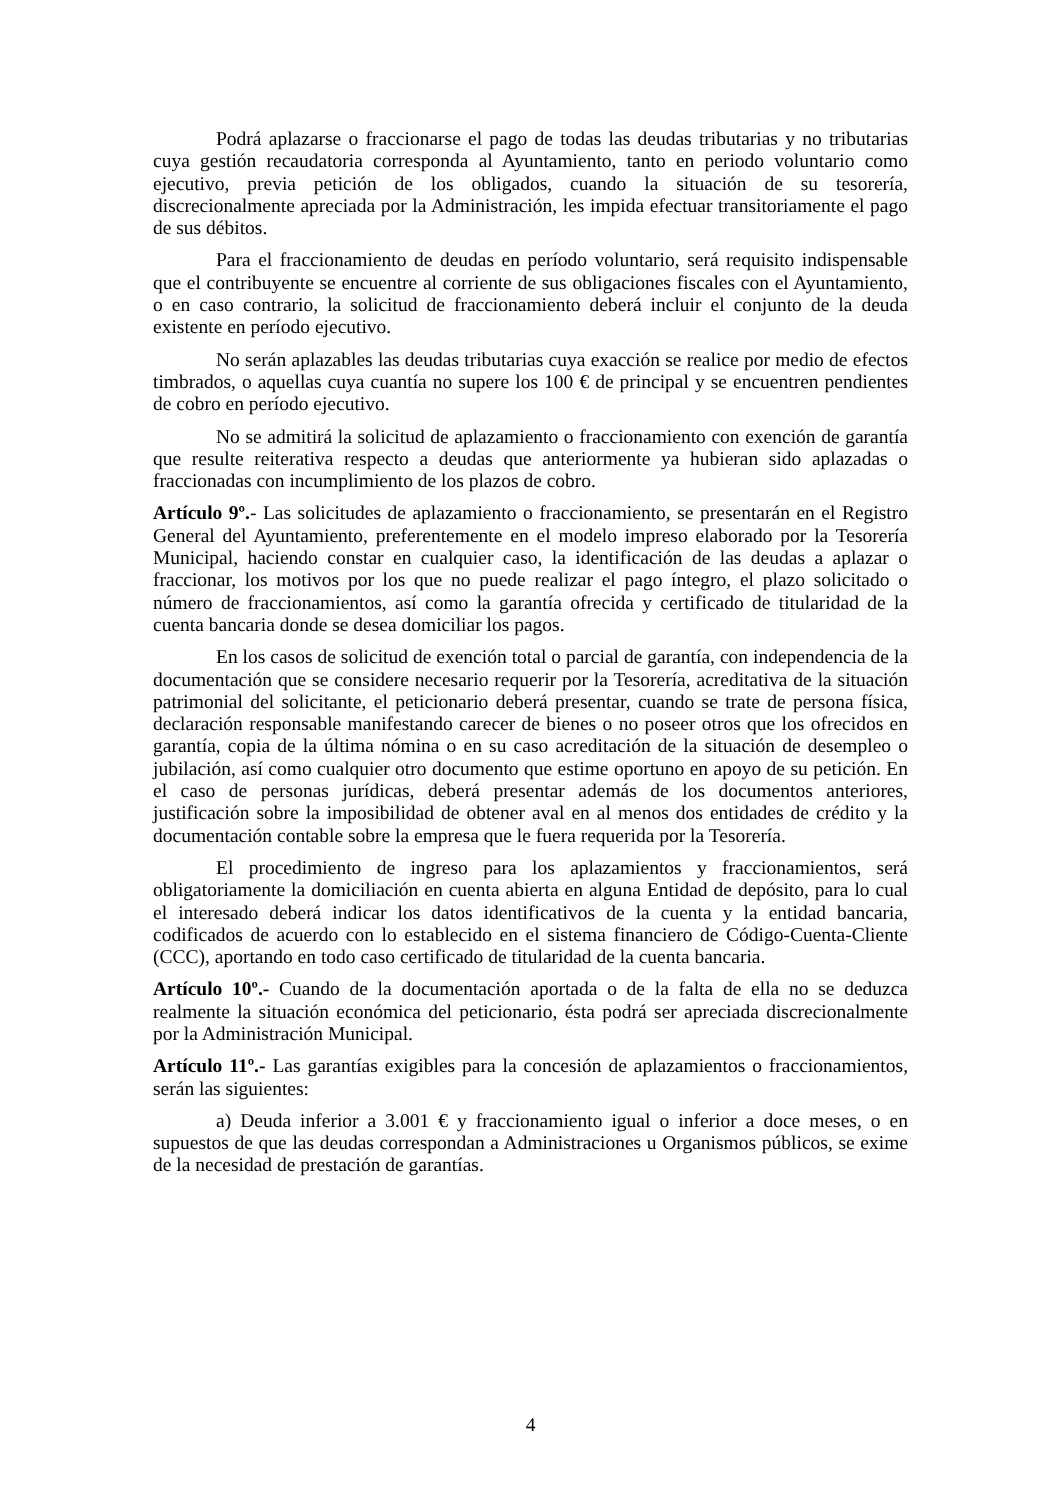Podrá aplazarse o fraccionarse el pago de todas las deudas tributarias y no tributarias cuya gestión recaudatoria corresponda al Ayuntamiento, tanto en periodo voluntario como ejecutivo, previa petición de los obligados, cuando la situación de su tesorería, discrecionalmente apreciada por la Administración, les impida efectuar transitoriamente el pago de sus débitos.
Para el fraccionamiento de deudas en período voluntario, será requisito indispensable que el contribuyente se encuentre al corriente de sus obligaciones fiscales con el Ayuntamiento, o en caso contrario, la solicitud de fraccionamiento deberá incluir el conjunto de la deuda existente en período ejecutivo.
No serán aplazables las deudas tributarias cuya exacción se realice por medio de efectos timbrados, o aquellas cuya cuantía no supere los 100 € de principal y se encuentren pendientes de cobro en período ejecutivo.
No se admitirá la solicitud de aplazamiento o fraccionamiento con exención de garantía que resulte reiterativa respecto a deudas que anteriormente ya hubieran sido aplazadas o fraccionadas con incumplimiento de los plazos de cobro.
Artículo 9º.- Las solicitudes de aplazamiento o fraccionamiento, se presentarán en el Registro General del Ayuntamiento, preferentemente en el modelo impreso elaborado por la Tesorería Municipal, haciendo constar en cualquier caso, la identificación de las deudas a aplazar o fraccionar, los motivos por los que no puede realizar el pago íntegro, el plazo solicitado o número de fraccionamientos, así como la garantía ofrecida y certificado de titularidad de la cuenta bancaria donde se desea domiciliar los pagos.
En los casos de solicitud de exención total o parcial de garantía, con independencia de la documentación que se considere necesario requerir por la Tesorería, acreditativa de la situación patrimonial del solicitante, el peticionario deberá presentar, cuando se trate de persona física, declaración responsable manifestando carecer de bienes o no poseer otros que los ofrecidos en garantía, copia de la última nómina o en su caso acreditación de la situación de desempleo o jubilación, así como cualquier otro documento que estime oportuno en apoyo de su petición. En el caso de personas jurídicas, deberá presentar además de los documentos anteriores, justificación sobre la imposibilidad de obtener aval en al menos dos entidades de crédito y la documentación contable sobre la empresa que le fuera requerida por la Tesorería.
El procedimiento de ingreso para los aplazamientos y fraccionamientos, será obligatoriamente la domiciliación en cuenta abierta en alguna Entidad de depósito, para lo cual el interesado deberá indicar los datos identificativos de la cuenta y la entidad bancaria, codificados de acuerdo con lo establecido en el sistema financiero de Código-Cuenta-Cliente (CCC), aportando en todo caso certificado de titularidad de la cuenta bancaria.
Artículo 10º.- Cuando de la documentación aportada o de la falta de ella no se deduzca realmente la situación económica del peticionario, ésta podrá ser apreciada discrecionalmente por la Administración Municipal.
Artículo 11º.- Las garantías exigibles para la concesión de aplazamientos o fraccionamientos, serán las siguientes:
a) Deuda inferior a 3.001 € y fraccionamiento igual o inferior a doce meses, o en supuestos de que las deudas correspondan a Administraciones u Organismos públicos, se exime de la necesidad de prestación de garantías.
4